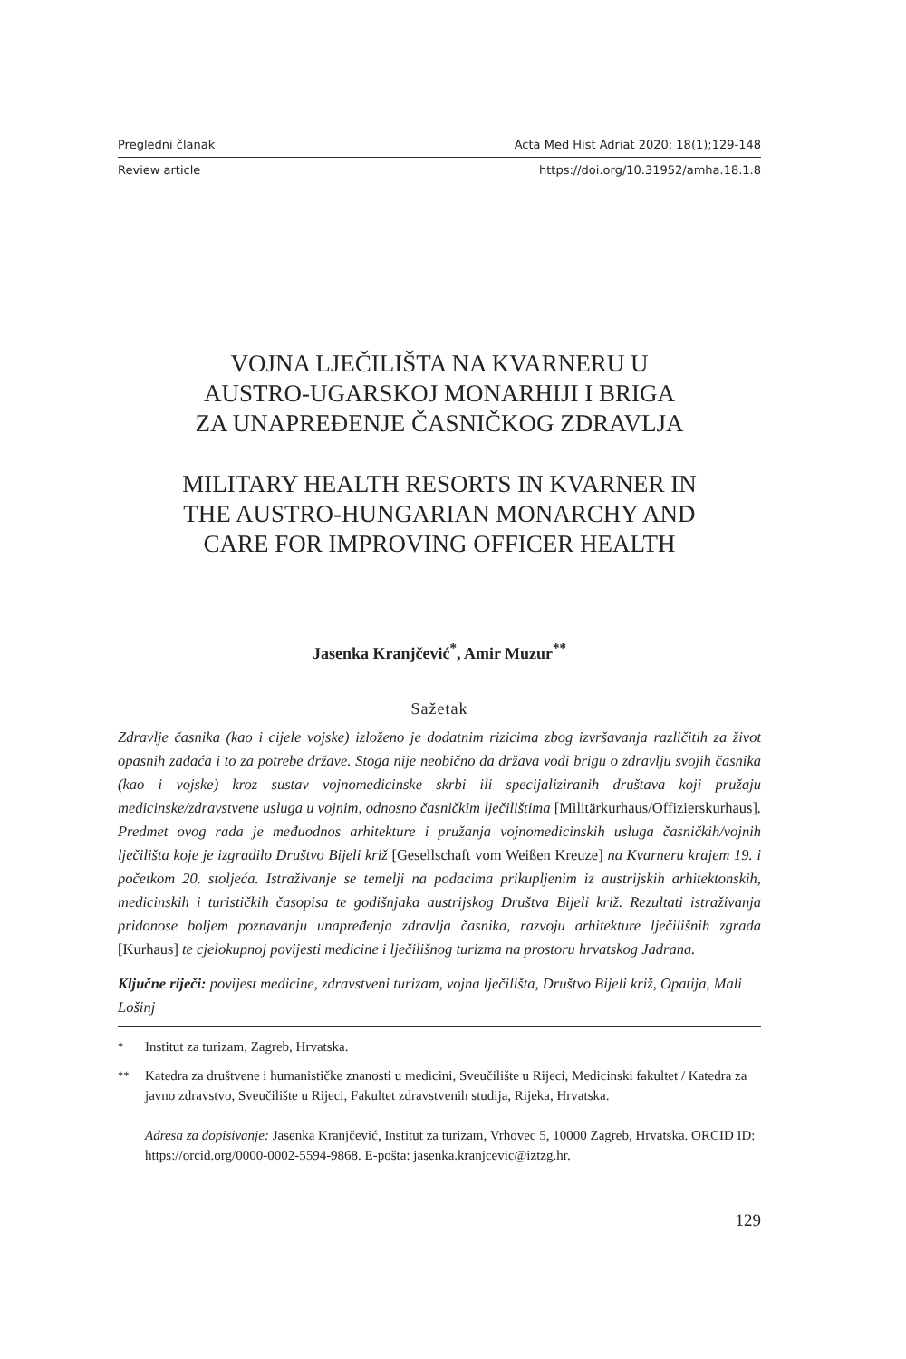Pregledni članak Acta Med Hist Adriat 2020; 18(1);129-148
Review article https://doi.org/10.31952/amha.18.1.8
VOJNA LJEČILIŠTA NA KVARNERU U
AUSTRO-UGARSKOJ MONARHIJI I BRIGA
ZA UNAPREĐENJE ČASNIČKOG ZDRAVLJA
MILITARY HEALTH RESORTS IN KVARNER IN
THE AUSTRO-HUNGARIAN MONARCHY AND
CARE FOR IMPROVING OFFICER HEALTH
Jasenka Kranjčević<sup>*</sup>, Amir Muzur<sup>**</sup>
Sažetak
Zdravlje časnika (kao i cijele vojske) izloženo je dodatnim rizicima zbog izvršavanja različitih za život opasnih zadaća i to za potrebe države. Stoga nije neobično da država vodi brigu o zdravlju svojih časnika (kao i vojske) kroz sustav vojnomedicinske skrbi ili specijaliziranih društava koji pružaju medicinske/zdravstvene usluga u vojnim, odnosno časničkim lječilištima [Militärkurhaus/Offizierskurhaus]. Predmet ovog rada je međuodnos arhitekture i pružanja vojnomedicinskih usluga časničkih/vojnih lječilišta koje je izgradilo Društvo Bijeli križ [Gesellschaft vom Weißen Kreuze] na Kvarneru krajem 19. i početkom 20. stoljeća. Istraživanje se temelji na podacima prikupljenim iz austrijskih arhitektonskih, medicinskih i turističkih časopisa te godišnjaka austrijskog Društva Bijeli križ. Rezultati istraživanja pridonose boljem poznavanju unapređenja zdravlja časnika, razvoju arhitekture lječilišnih zgrada [Kurhaus] te cjelokupnoj povijesti medicine i lječilišnog turizma na prostoru hrvatskog Jadrana.
Ključne riječi: povijest medicine, zdravstveni turizam, vojna lječilišta, Društvo Bijeli križ, Opatija, Mali Lošinj
<sup>*</sup> Institut za turizam, Zagreb, Hrvatska.
<sup>**</sup> Katedra za društvene i humanističke znanosti u medicini, Sveučilište u Rijeci, Medicinski fakultet / Katedra za javno zdravstvo, Sveučilište u Rijeci, Fakultet zdravstvenih studija, Rijeka, Hrvatska.
Adresa za dopisivanje: Jasenka Kranjčević, Institut za turizam, Vrhovec 5, 10000 Zagreb, Hrvatska. ORCID ID: https://orcid.org/0000-0002-5594-9868. E-pošta: jasenka.kranjcevic@iztzg.hr.
129